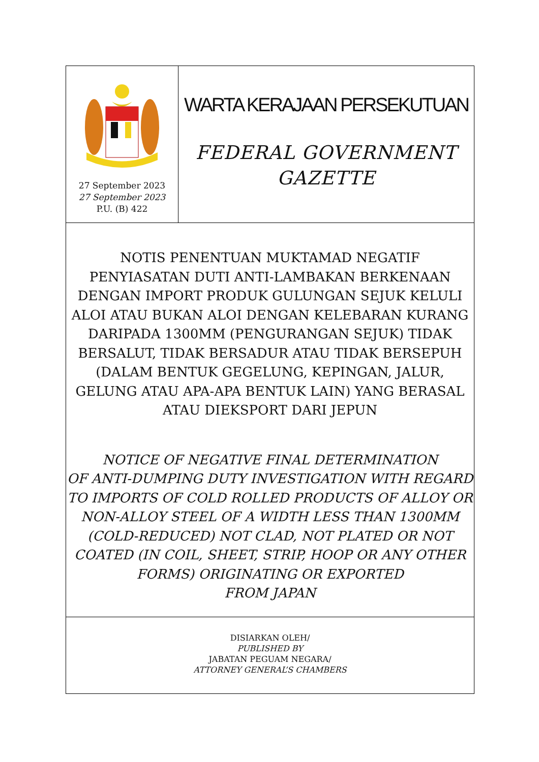27 September 2023
27 September 2023
P.U. (B) 422
WARTA KERAJAAN PERSEKUTUAN
FEDERAL GOVERNMENT
GAZETTE
NOTIS PENENTUAN MUKTAMAD NEGATIF
PENYIASATAN DUTI ANTI-LAMBAKAN BERKENAAN
DENGAN IMPORT PRODUK GULUNGAN SEJUK KELULI
ALOI ATAU BUKAN ALOI DENGAN KELEBARAN KURANG
DARIPADA 1300MM (PENGURANGAN SEJUK) TIDAK
BERSALUT, TIDAK BERSADUR ATAU TIDAK BERSEPUH
(DALAM BENTUK GEGELUNG, KEPINGAN, JALUR,
GELUNG ATAU APA-APA BENTUK LAIN) YANG BERASAL
ATAU DIEKSPORT DARI JEPUN
NOTICE OF NEGATIVE FINAL DETERMINATION
OF ANTI-DUMPING DUTY INVESTIGATION WITH REGARD
TO IMPORTS OF COLD ROLLED PRODUCTS OF ALLOY OR
NON-ALLOY STEEL OF A WIDTH LESS THAN 1300MM
(COLD-REDUCED) NOT CLAD, NOT PLATED OR NOT
COATED (IN COIL, SHEET, STRIP, HOOP OR ANY OTHER
FORMS) ORIGINATING OR EXPORTED
FROM JAPAN
DISIARKAN OLEH/
PUBLISHED BY
JABATAN PEGUAM NEGARA/
ATTORNEY GENERAL’S CHAMBERS